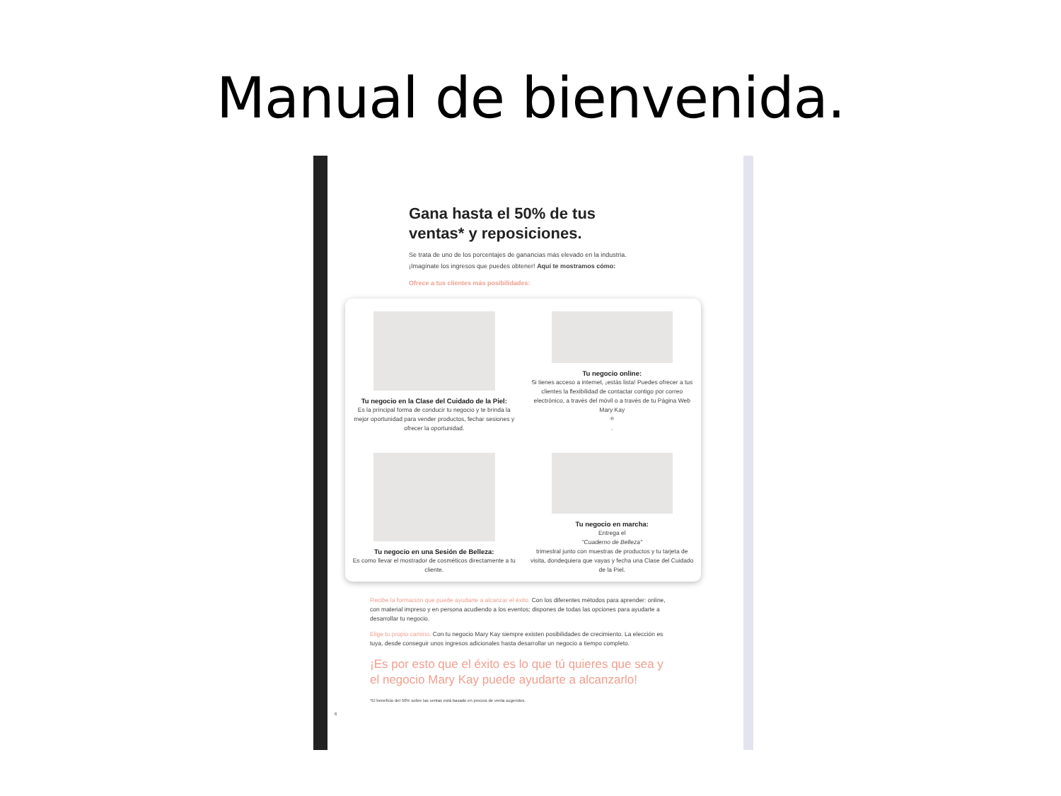Manual de bienvenida.
Gana hasta el 50% de tus
ventas* y reposiciones.
Se trata de uno de los porcentajes de ganancias más elevado en la industria.
¡Imagínate los ingresos que puedes obtener! Aquí te mostramos cómo:
Ofrece a tus clientes más posibilidades:
Tu negocio en la Clase del Cuidado de la Piel:
Es la principal forma de conducir tu negocio y te brinda la mejor oportunidad para vender productos, fechar sesiones y ofrecer la oportunidad.
Tu negocio online:
Si tienes acceso a internet, ¡estás lista! Puedes ofrecer a tus clientes la flexibilidad de contactar contigo por correo electrónico, a través del móvil o a través de tu Página Web Mary Kay<sup>®</sup>.
Tu negocio en una Sesión de Belleza:
Es como llevar el mostrador de cosméticos directamente a tu cliente.
Tu negocio en marcha:
Entrega el
"Cuaderno de Belleza"
trimestral junto con muestras de productos y tu tarjeta de visita, dondequiera que vayas y fecha una Clase del Cuidado de la Piel.
Recibe la formación que puede ayudarte a alcanzar el éxito. Con los diferentes métodos para aprender: online, con material impreso y en persona acudiendo a los eventos; dispones de todas las opciones para ayudarte a desarrollar tu negocio.
Elige tu propio camino. Con tu negocio Mary Kay siempre existen posibilidades de crecimiento. La elección es tuya, desde conseguir unos ingresos adicionales hasta desarrollar un negocio a tiempo completo.
¡Es por esto que el éxito es lo que tú quieres que sea y el negocio Mary Kay puede ayudarte a alcanzarlo!
*El beneficio del 50% sobre las ventas está basado en precios de venta sugeridos.
6